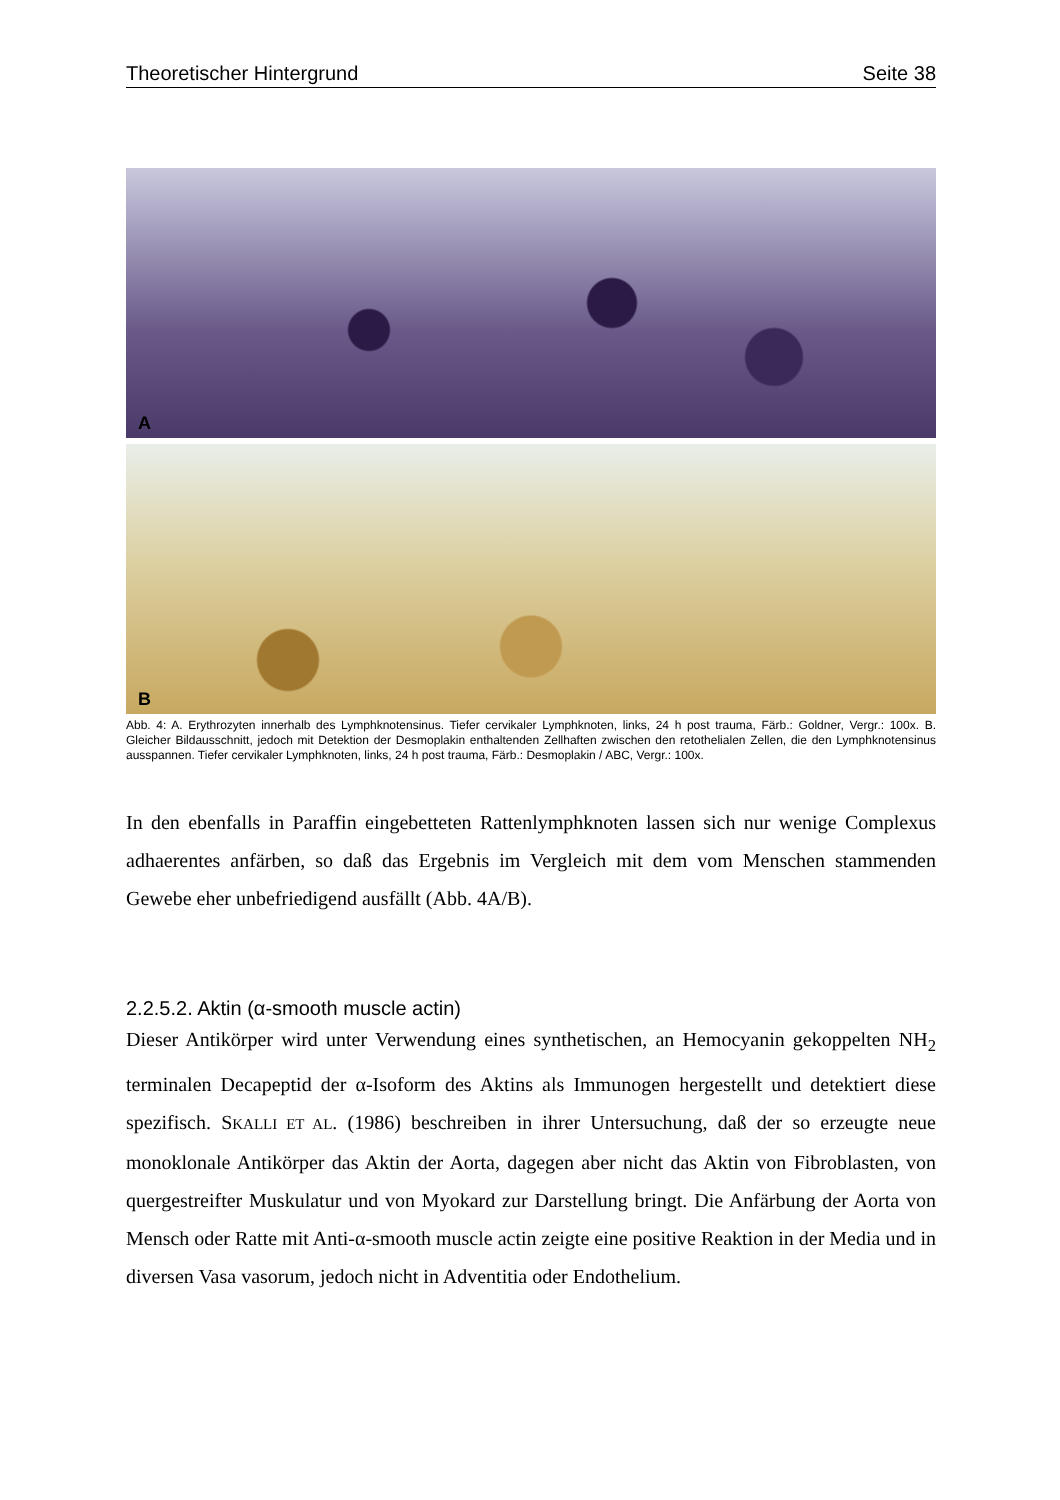Theoretischer Hintergrund Seite 38
A
B
Abb. 4: A. Erythrozyten innerhalb des Lymphknotensinus. Tiefer cervikaler Lymphknoten, links, 24 h post trauma, Färb.: Goldner, Vergr.: 100x. B. Gleicher Bildausschnitt, jedoch mit Detektion der Desmoplakin enthaltenden Zellhaften zwischen den retothelialen Zellen, die den Lymphknotensinus ausspannen. Tiefer cervikaler Lymphknoten, links, 24 h post trauma, Färb.: Desmoplakin / ABC, Vergr.: 100x.
In den ebenfalls in Paraffin eingebetteten Rattenlymphknoten lassen sich nur wenige Complexus adhaerentes anfärben, so daß das Ergebnis im Vergleich mit dem vom Menschen stammenden Gewebe eher unbefriedigend ausfällt (Abb. 4A/B).
2.2.5.2. Aktin (α-smooth muscle actin)
Dieser Antikörper wird unter Verwendung eines synthetischen, an Hemocyanin gekoppelten NH<sub>2</sub> terminalen Decapeptid der α-Isoform des Aktins als Immunogen hergestellt und detektiert diese spezifisch. SKALLI ET AL. (1986) beschreiben in ihrer Untersuchung, daß der so erzeugte neue monoklonale Antikörper das Aktin der Aorta, dagegen aber nicht das Aktin von Fibroblasten, von quergestreifter Muskulatur und von Myokard zur Darstellung bringt. Die Anfärbung der Aorta von Mensch oder Ratte mit Anti-α-smooth muscle actin zeigte eine positive Reaktion in der Media und in diversen Vasa vasorum, jedoch nicht in Adventitia oder Endothelium.